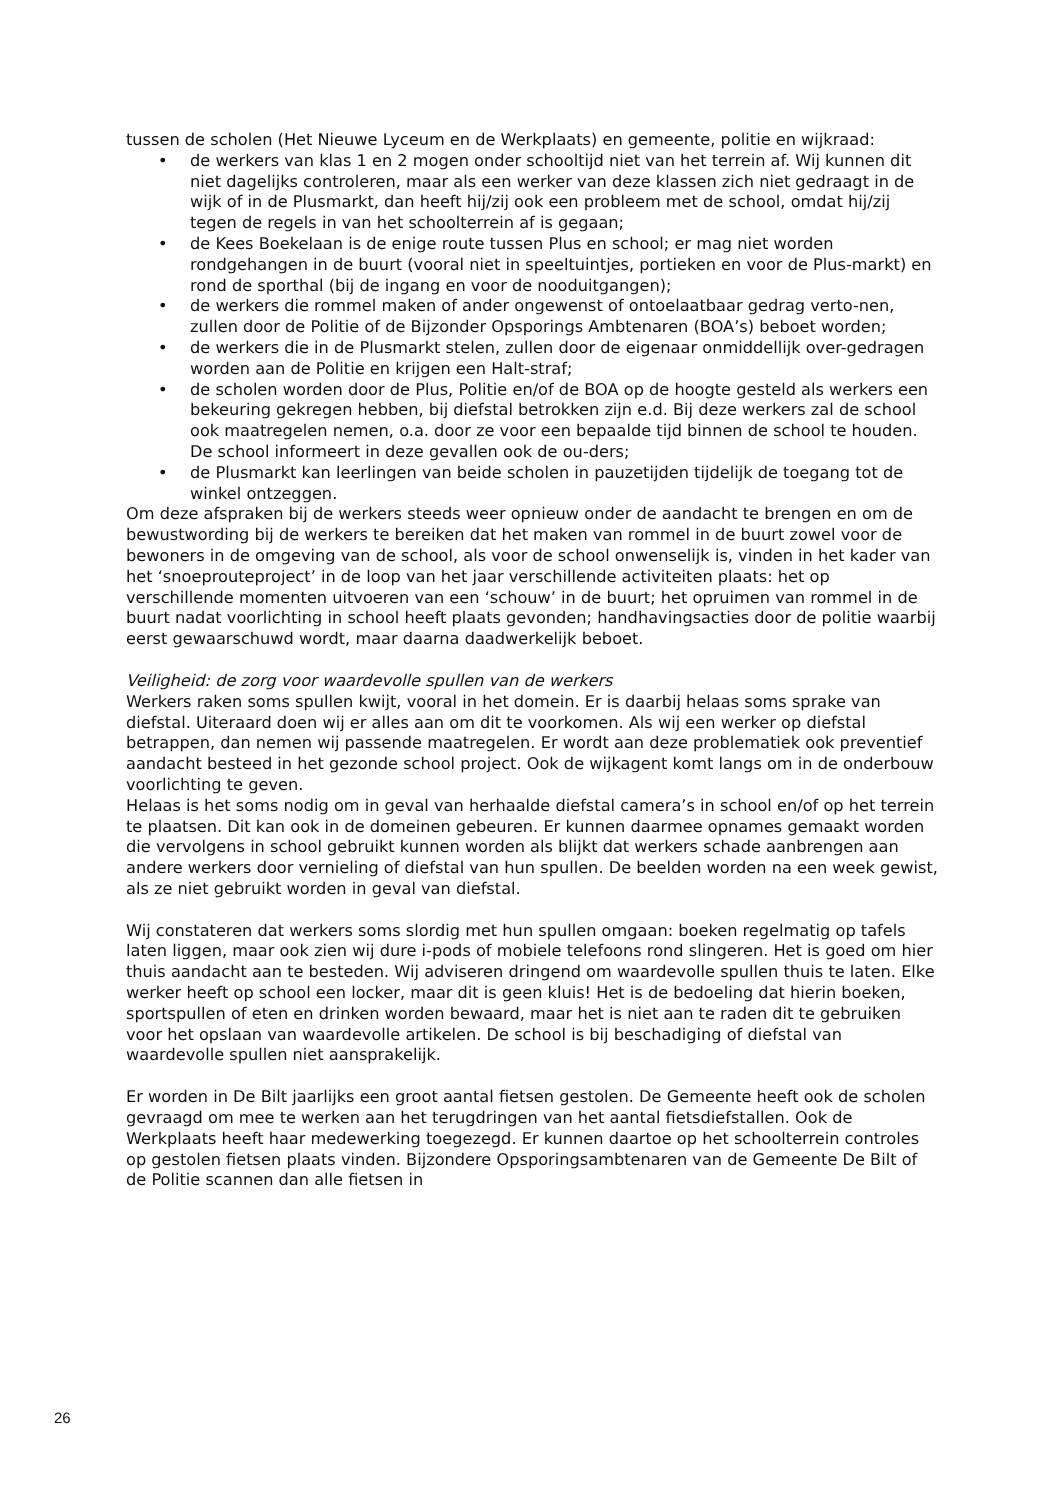tussen de scholen (Het Nieuwe Lyceum en de Werkplaats) en gemeente, politie en wijkraad:
• de werkers van klas 1 en 2 mogen onder schooltijd niet van het terrein af. Wij kunnen dit niet dagelijks controleren, maar als een werker van deze klassen zich niet gedraagt in de wijk of in de Plusmarkt, dan heeft hij/zij ook een probleem met de school, omdat hij/zij tegen de regels in van het schoolterrein af is gegaan;
• de Kees Boekelaan is de enige route tussen Plus en school; er mag niet worden rondgehangen in de buurt (vooral niet in speeltuintjes, portieken en voor de Plus-markt) en rond de sporthal (bij de ingang en voor de nooduitgangen);
• de werkers die rommel maken of ander ongewenst of ontoelaatbaar gedrag verto-nen, zullen door de Politie of de Bijzonder Opsporings Ambtenaren (BOA’s) beboet worden;
• de werkers die in de Plusmarkt stelen, zullen door de eigenaar onmiddellijk over-gedragen worden aan de Politie en krijgen een Halt-straf;
• de scholen worden door de Plus, Politie en/of de BOA op de hoogte gesteld als werkers een bekeuring gekregen hebben, bij diefstal betrokken zijn e.d. Bij deze werkers zal de school ook maatregelen nemen, o.a. door ze voor een bepaalde tijd binnen de school te houden. De school informeert in deze gevallen ook de ou-ders;
• de Plusmarkt kan leerlingen van beide scholen in pauzetijden tijdelijk de toegang tot de winkel ontzeggen.
Om deze afspraken bij de werkers steeds weer opnieuw onder de aandacht te brengen en om de bewustwording bij de werkers te bereiken dat het maken van rommel in de buurt zowel voor de bewoners in de omgeving van de school, als voor de school onwenselijk is, vinden in het kader van het ‘snoeprouteproject’ in de loop van het jaar verschillende activiteiten plaats: het op verschillende momenten uitvoeren van een ‘schouw’ in de buurt; het opruimen van rommel in de buurt nadat voorlichting in school heeft plaats gevonden; handhavingsacties door de politie waarbij eerst gewaarschuwd wordt, maar daarna daadwerkelijk beboet.
Veiligheid: de zorg voor waardevolle spullen van de werkers
Werkers raken soms spullen kwijt, vooral in het domein. Er is daarbij helaas soms sprake van diefstal. Uiteraard doen wij er alles aan om dit te voorkomen. Als wij een werker op diefstal betrappen, dan nemen wij passende maatregelen. Er wordt aan deze problematiek ook preventief aandacht besteed in het gezonde school project. Ook de wijkagent komt langs om in de onderbouw voorlichting te geven.
Helaas is het soms nodig om in geval van herhaalde diefstal camera’s in school en/of op het terrein te plaatsen. Dit kan ook in de domeinen gebeuren. Er kunnen daarmee opnames gemaakt worden die vervolgens in school gebruikt kunnen worden als blijkt dat werkers schade aanbrengen aan andere werkers door vernieling of diefstal van hun spullen. De beelden worden na een week gewist, als ze niet gebruikt worden in geval van diefstal.
Wij constateren dat werkers soms slordig met hun spullen omgaan: boeken regelmatig op tafels laten liggen, maar ook zien wij dure i-pods of mobiele telefoons rond slingeren. Het is goed om hier thuis aandacht aan te besteden. Wij adviseren dringend om waardevolle spullen thuis te laten. Elke werker heeft op school een locker, maar dit is geen kluis! Het is de bedoeling dat hierin boeken, sportspullen of eten en drinken worden bewaard, maar het is niet aan te raden dit te gebruiken voor het opslaan van waardevolle artikelen. De school is bij beschadiging of diefstal van waardevolle spullen niet aansprakelijk.
Er worden in De Bilt jaarlijks een groot aantal fietsen gestolen. De Gemeente heeft ook de scholen gevraagd om mee te werken aan het terugdringen van het aantal fietsdiefstallen. Ook de Werkplaats heeft haar medewerking toegezegd. Er kunnen daartoe op het schoolterrein controles op gestolen fietsen plaats vinden. Bijzondere Opsporingsambtenaren van de Gemeente De Bilt of de Politie scannen dan alle fietsen in
26